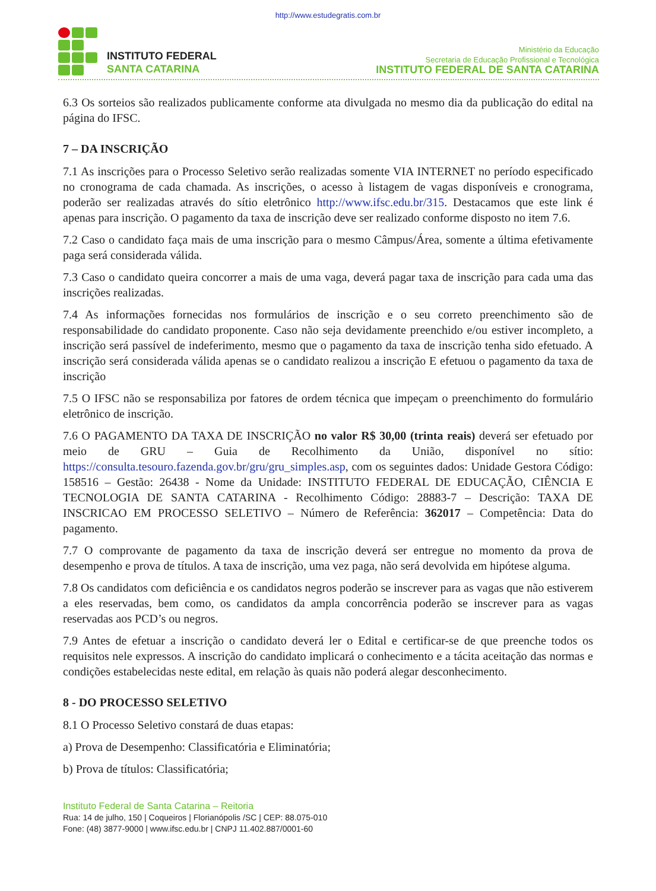http://www.estudegratis.com.br
INSTITUTO FEDERAL
SANTA CATARINA
Ministério da Educação
Secretaria de Educação Profissional e Tecnológica
INSTITUTO FEDERAL DE SANTA CATARINA
6.3 Os sorteios são realizados publicamente conforme ata divulgada no mesmo dia da publicação do edital na página do IFSC.
7 – DA INSCRIÇÃO
7.1 As inscrições para o Processo Seletivo serão realizadas somente VIA INTERNET no período especificado no cronograma de cada chamada. As inscrições, o acesso à listagem de vagas disponíveis e cronograma, poderão ser realizadas através do sítio eletrônico http://www.ifsc.edu.br/315. Destacamos que este link é apenas para inscrição. O pagamento da taxa de inscrição deve ser realizado conforme disposto no item 7.6.
7.2 Caso o candidato faça mais de uma inscrição para o mesmo Câmpus/Área, somente a última efetivamente paga será considerada válida.
7.3 Caso o candidato queira concorrer a mais de uma vaga, deverá pagar taxa de inscrição para cada uma das inscrições realizadas.
7.4 As informações fornecidas nos formulários de inscrição e o seu correto preenchimento são de responsabilidade do candidato proponente. Caso não seja devidamente preenchido e/ou estiver incompleto, a inscrição será passível de indeferimento, mesmo que o pagamento da taxa de inscrição tenha sido efetuado. A inscrição será considerada válida apenas se o candidato realizou a inscrição E efetuou o pagamento da taxa de inscrição
7.5 O IFSC não se responsabiliza por fatores de ordem técnica que impeçam o preenchimento do formulário eletrônico de inscrição.
7.6 O PAGAMENTO DA TAXA DE INSCRIÇÃO no valor R$ 30,00 (trinta reais) deverá ser efetuado por meio de GRU – Guia de Recolhimento da União, disponível no sítio: https://consulta.tesouro.fazenda.gov.br/gru/gru_simples.asp, com os seguintes dados: Unidade Gestora Código: 158516 – Gestão: 26438 - Nome da Unidade: INSTITUTO FEDERAL DE EDUCAÇÃO, CIÊNCIA E TECNOLOGIA DE SANTA CATARINA - Recolhimento Código: 28883-7 – Descrição: TAXA DE INSCRICAO EM PROCESSO SELETIVO – Número de Referência: 362017 – Competência: Data do pagamento.
7.7 O comprovante de pagamento da taxa de inscrição deverá ser entregue no momento da prova de desempenho e prova de títulos. A taxa de inscrição, uma vez paga, não será devolvida em hipótese alguma.
7.8 Os candidatos com deficiência e os candidatos negros poderão se inscrever para as vagas que não estiverem a eles reservadas, bem como, os candidatos da ampla concorrência poderão se inscrever para as vagas reservadas aos PCD’s ou negros.
7.9 Antes de efetuar a inscrição o candidato deverá ler o Edital e certificar-se de que preenche todos os requisitos nele expressos. A inscrição do candidato implicará o conhecimento e a tácita aceitação das normas e condições estabelecidas neste edital, em relação às quais não poderá alegar desconhecimento.
8 - DO PROCESSO SELETIVO
8.1 O Processo Seletivo constará de duas etapas:
a) Prova de Desempenho: Classificatória e Eliminatória;
b) Prova de títulos: Classificatória;
Instituto Federal de Santa Catarina – Reitoria
Rua: 14 de julho, 150 | Coqueiros | Florianópolis /SC | CEP: 88.075-010
Fone: (48) 3877-9000 | www.ifsc.edu.br | CNPJ 11.402.887/0001-60